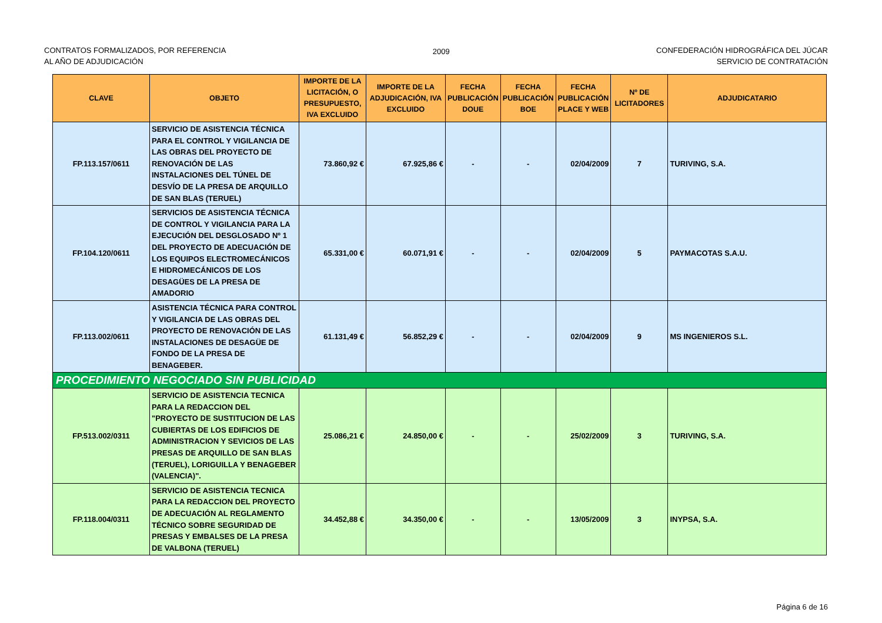CONTRATOS FORMALIZADOS, POR REFERENCIA
AL AÑO DE ADJUDICACIÓN
2009 CONFEDERACIÓN HIDROGRÁFICA DEL JÚCAR
SERVICIO DE CONTRATACIÓN
| CLAVE | OBJETO | IMPORTE DE LA LICITACIÓN, O PRESUPUESTO, IVA EXCLUIDO | IMPORTE DE LA ADJUDICACIÓN, IVA EXCLUIDO | FECHA PUBLICACIÓN DOUE | FECHA PUBLICACIÓN BOE | FECHA PUBLICACIÓN PLACE Y WEB | Nº DE LICITADORES | ADJUDICATARIO |
| --- | --- | --- | --- | --- | --- | --- | --- | --- |
| FP.113.157/0611 | SERVICIO DE ASISTENCIA TÉCNICA PARA EL CONTROL Y VIGILANCIA DE LAS OBRAS DEL PROYECTO DE RENOVACIÓN DE LAS INSTALACIONES DEL TÚNEL DE DESVÍO DE LA PRESA DE ARQUILLO DE SAN BLAS (TERUEL) | 73.860,92 € | 67.925,86 € | - | - | 02/04/2009 | 7 | TURIVING, S.A. |
| FP.104.120/0611 | SERVICIOS DE ASISTENCIA TÉCNICA DE CONTROL Y VIGILANCIA PARA LA EJECUCIÓN DEL DESGLOSADO Nº 1 DEL PROYECTO DE ADECUACIÓN DE LOS EQUIPOS ELECTROMECÁNICOS E HIDROMECÁNICOS DE LOS DESAGÜES DE LA PRESA DE AMADORIO | 65.331,00 € | 60.071,91 € | - | - | 02/04/2009 | 5 | PAYMACOTAS S.A.U. |
| FP.113.002/0611 | ASISTENCIA TÉCNICA PARA CONTROL Y VIGILANCIA DE LAS OBRAS DEL PROYECTO DE RENOVACIÓN DE LAS INSTALACIONES DE DESAGÜE DE FONDO DE LA PRESA DE BENAGEBER. | 61.131,49 € | 56.852,29 € | - | - | 02/04/2009 | 9 | MS INGENIEROS S.L. |
| PROCEDIMIENTO NEGOCIADO SIN PUBLICIDAD | | | | | | | | |
| FP.513.002/0311 | SERVICIO DE ASISTENCIA TECNICA PARA LA REDACCION DEL "PROYECTO DE SUSTITUCION DE LAS CUBIERTAS DE LOS EDIFICIOS DE ADMINISTRACION Y SEVICIOS DE LAS PRESAS DE ARQUILLO DE SAN BLAS (TERUEL), LORIGUILLA Y BENAGEBER (VALENCIA)". | 25.086,21 € | 24.850,00 € | - | - | 25/02/2009 | 3 | TURIVING, S.A. |
| FP.118.004/0311 | SERVICIO DE ASISTENCIA TECNICA PARA LA REDACCION DEL PROYECTO DE ADECUACIÓN AL REGLAMENTO TÉCNICO SOBRE SEGURIDAD DE PRESAS Y EMBALSES DE LA PRESA DE VALBONA (TERUEL) | 34.452,88 € | 34.350,00 € | - | - | 13/05/2009 | 3 | INYPSA, S.A. |
Página 6 de 16